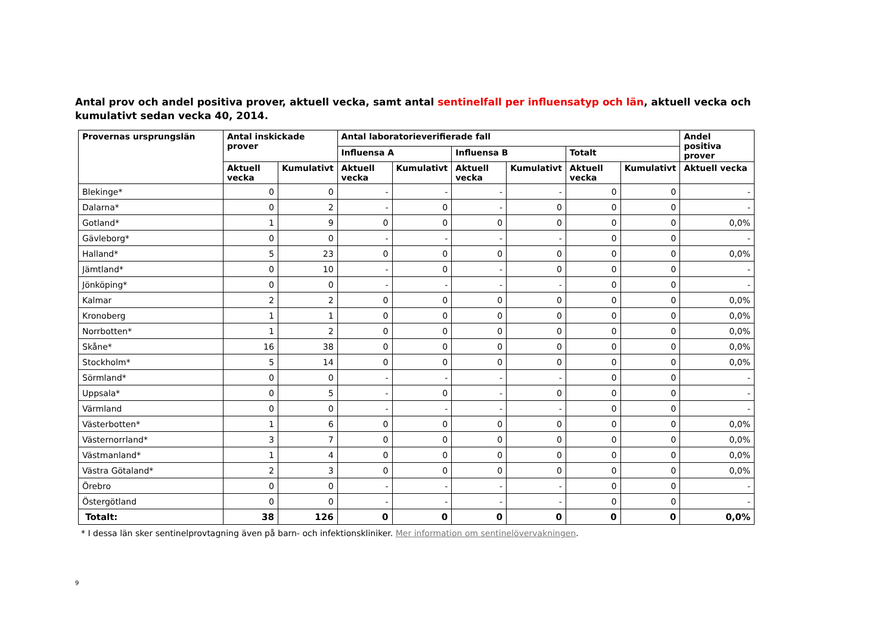Antal prov och andel positiva prover, aktuell vecka, samt antal sentinelfall per influensatyp och län, aktuell vecka och kumulativt sedan vecka 40, 2014.
| Provernas ursprungslän | Antal inskickade prover | | Antal laboratorieverifierade fall | | | | | | Andel positiva prover |
| --- | --- | --- | --- | --- | --- | --- | --- | --- | --- |
| | | | Influensa A | | Influensa B | | Totalt | | |
| | Aktuell vecka | Kumulativt | Aktuell vecka | Kumulativt | Aktuell vecka | Kumulativt | Aktuell vecka | Kumulativt | Aktuell vecka |
| Blekinge* | 0 | 0 | - | - | - | - | 0 | 0 | - |
| Dalarna* | 0 | 2 | - | 0 | - | 0 | 0 | 0 | - |
| Gotland* | 1 | 9 | 0 | 0 | 0 | 0 | 0 | 0 | 0,0% |
| Gävleborg* | 0 | 0 | - | - | - | - | 0 | 0 | - |
| Halland* | 5 | 23 | 0 | 0 | 0 | 0 | 0 | 0 | 0,0% |
| Jämtland* | 0 | 10 | - | 0 | - | 0 | 0 | 0 | - |
| Jönköping* | 0 | 0 | - | - | - | - | 0 | 0 | - |
| Kalmar | 2 | 2 | 0 | 0 | 0 | 0 | 0 | 0 | 0,0% |
| Kronoberg | 1 | 1 | 0 | 0 | 0 | 0 | 0 | 0 | 0,0% |
| Norrbotten* | 1 | 2 | 0 | 0 | 0 | 0 | 0 | 0 | 0,0% |
| Skåne* | 16 | 38 | 0 | 0 | 0 | 0 | 0 | 0 | 0,0% |
| Stockholm* | 5 | 14 | 0 | 0 | 0 | 0 | 0 | 0 | 0,0% |
| Sörmland* | 0 | 0 | - | - | - | - | 0 | 0 | - |
| Uppsala* | 0 | 5 | - | 0 | - | 0 | 0 | 0 | - |
| Värmland | 0 | 0 | - | - | - | - | 0 | 0 | - |
| Västerbotten* | 1 | 6 | 0 | 0 | 0 | 0 | 0 | 0 | 0,0% |
| Västernorrland* | 3 | 7 | 0 | 0 | 0 | 0 | 0 | 0 | 0,0% |
| Västmanland* | 1 | 4 | 0 | 0 | 0 | 0 | 0 | 0 | 0,0% |
| Västra Götaland* | 2 | 3 | 0 | 0 | 0 | 0 | 0 | 0 | 0,0% |
| Örebro | 0 | 0 | - | - | - | - | 0 | 0 | - |
| Östergötland | 0 | 0 | - | - | - | - | 0 | 0 | - |
| Totalt: | 38 | 126 | 0 | 0 | 0 | 0 | 0 | 0 | 0,0% |
* I dessa län sker sentinelprovtagning även på barn- och infektionskliniker. Mer information om sentinelövervakningen.
9